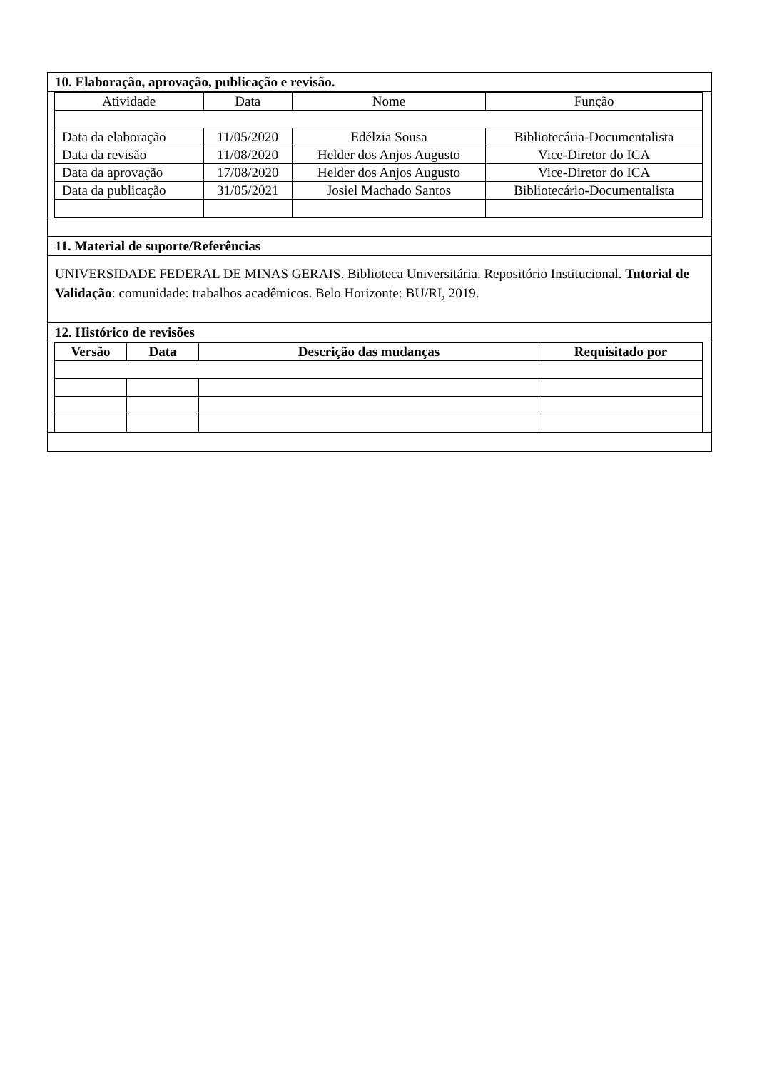10. Elaboração, aprovação, publicação e revisão.
| Atividade | Data | Nome | Função |
| Data da elaboração | 11/05/2020 | Edélzia Sousa | Bibliotecária-Documentalista |
| Data da revisão | 11/08/2020 | Helder dos Anjos Augusto | Vice-Diretor do ICA |
| Data da aprovação | 17/08/2020 | Helder dos Anjos Augusto | Vice-Diretor do ICA |
| Data da publicação | 31/05/2021 | Josiel Machado Santos | Bibliotecário-Documentalista |
11. Material de suporte/Referências
UNIVERSIDADE FEDERAL DE MINAS GERAIS. Biblioteca Universitária. Repositório Institucional. Tutorial de Validação: comunidade: trabalhos acadêmicos. Belo Horizonte: BU/RI, 2019.
12. Histórico de revisões
| Versão | Data | Descrição das mudanças | Requisitado por |
| --- | --- | --- | --- |